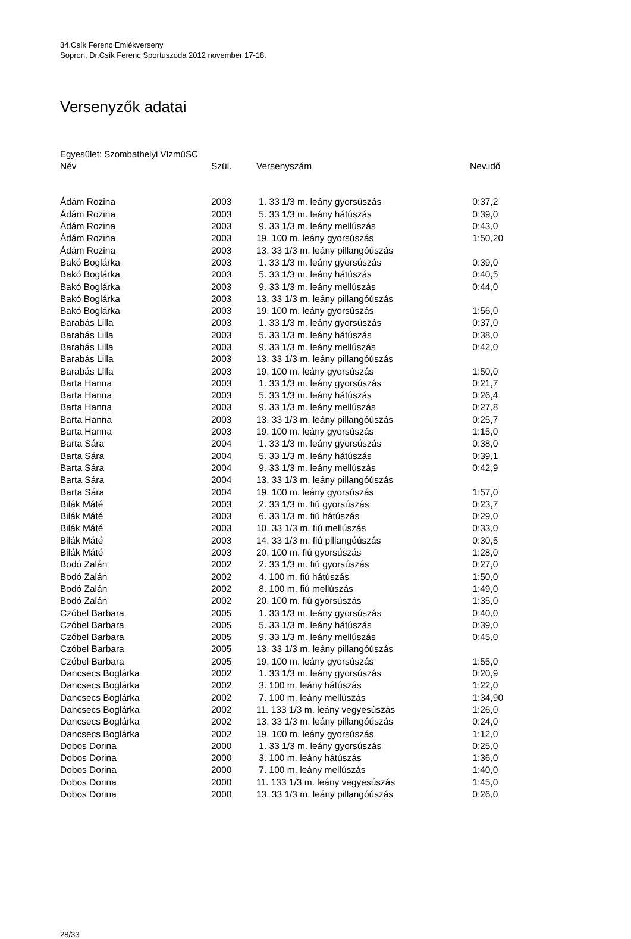34.Csík Ferenc Emlékverseny
Sopron, Dr.Csík Ferenc Sportuszoda 2012 november 17-18.
Versenyzők adatai
Egyesület: Szombathelyi VízműSC
| Név | Szül. | Versenyszám | Nev.idő |
| --- | --- | --- | --- |
| Ádám Rozina | 2003 | 1. 33 1/3 m. leány gyorsúszás | 0:37,2 |
| Ádám Rozina | 2003 | 5. 33 1/3 m. leány hátúszás | 0:39,0 |
| Ádám Rozina | 2003 | 9. 33 1/3 m. leány mellúszás | 0:43,0 |
| Ádám Rozina | 2003 | 19. 100 m. leány gyorsúszás | 1:50,20 |
| Ádám Rozina | 2003 | 13. 33 1/3 m. leány pillangóúszás | |
| Bakó Boglárka | 2003 | 1. 33 1/3 m. leány gyorsúszás | 0:39,0 |
| Bakó Boglárka | 2003 | 5. 33 1/3 m. leány hátúszás | 0:40,5 |
| Bakó Boglárka | 2003 | 9. 33 1/3 m. leány mellúszás | 0:44,0 |
| Bakó Boglárka | 2003 | 13. 33 1/3 m. leány pillangóúszás | |
| Bakó Boglárka | 2003 | 19. 100 m. leány gyorsúszás | 1:56,0 |
| Barabás Lilla | 2003 | 1. 33 1/3 m. leány gyorsúszás | 0:37,0 |
| Barabás Lilla | 2003 | 5. 33 1/3 m. leány hátúszás | 0:38,0 |
| Barabás Lilla | 2003 | 9. 33 1/3 m. leány mellúszás | 0:42,0 |
| Barabás Lilla | 2003 | 13. 33 1/3 m. leány pillangóúszás | |
| Barabás Lilla | 2003 | 19. 100 m. leány gyorsúszás | 1:50,0 |
| Barta Hanna | 2003 | 1. 33 1/3 m. leány gyorsúszás | 0:21,7 |
| Barta Hanna | 2003 | 5. 33 1/3 m. leány hátúszás | 0:26,4 |
| Barta Hanna | 2003 | 9. 33 1/3 m. leány mellúszás | 0:27,8 |
| Barta Hanna | 2003 | 13. 33 1/3 m. leány pillangóúszás | 0:25,7 |
| Barta Hanna | 2003 | 19. 100 m. leány gyorsúszás | 1:15,0 |
| Barta Sára | 2004 | 1. 33 1/3 m. leány gyorsúszás | 0:38,0 |
| Barta Sára | 2004 | 5. 33 1/3 m. leány hátúszás | 0:39,1 |
| Barta Sára | 2004 | 9. 33 1/3 m. leány mellúszás | 0:42,9 |
| Barta Sára | 2004 | 13. 33 1/3 m. leány pillangóúszás | |
| Barta Sára | 2004 | 19. 100 m. leány gyorsúszás | 1:57,0 |
| Bilák Máté | 2003 | 2. 33 1/3 m. fiú gyorsúszás | 0:23,7 |
| Bilák Máté | 2003 | 6. 33 1/3 m. fiú hátúszás | 0:29,0 |
| Bilák Máté | 2003 | 10. 33 1/3 m. fiú mellúszás | 0:33,0 |
| Bilák Máté | 2003 | 14. 33 1/3 m. fiú pillangóúszás | 0:30,5 |
| Bilák Máté | 2003 | 20. 100 m. fiú gyorsúszás | 1:28,0 |
| Bodó Zalán | 2002 | 2. 33 1/3 m. fiú gyorsúszás | 0:27,0 |
| Bodó Zalán | 2002 | 4. 100 m. fiú hátúszás | 1:50,0 |
| Bodó Zalán | 2002 | 8. 100 m. fiú mellúszás | 1:49,0 |
| Bodó Zalán | 2002 | 20. 100 m. fiú gyorsúszás | 1:35,0 |
| Czóbel Barbara | 2005 | 1. 33 1/3 m. leány gyorsúszás | 0:40,0 |
| Czóbel Barbara | 2005 | 5. 33 1/3 m. leány hátúszás | 0:39,0 |
| Czóbel Barbara | 2005 | 9. 33 1/3 m. leány mellúszás | 0:45,0 |
| Czóbel Barbara | 2005 | 13. 33 1/3 m. leány pillangóúszás | |
| Czóbel Barbara | 2005 | 19. 100 m. leány gyorsúszás | 1:55,0 |
| Dancsecs Boglárka | 2002 | 1. 33 1/3 m. leány gyorsúszás | 0:20,9 |
| Dancsecs Boglárka | 2002 | 3. 100 m. leány hátúszás | 1:22,0 |
| Dancsecs Boglárka | 2002 | 7. 100 m. leány mellúszás | 1:34,90 |
| Dancsecs Boglárka | 2002 | 11. 133 1/3 m. leány vegyesúszás | 1:26,0 |
| Dancsecs Boglárka | 2002 | 13. 33 1/3 m. leány pillangóúszás | 0:24,0 |
| Dancsecs Boglárka | 2002 | 19. 100 m. leány gyorsúszás | 1:12,0 |
| Dobos Dorina | 2000 | 1. 33 1/3 m. leány gyorsúszás | 0:25,0 |
| Dobos Dorina | 2000 | 3. 100 m. leány hátúszás | 1:36,0 |
| Dobos Dorina | 2000 | 7. 100 m. leány mellúszás | 1:40,0 |
| Dobos Dorina | 2000 | 11. 133 1/3 m. leány vegyesúszás | 1:45,0 |
| Dobos Dorina | 2000 | 13. 33 1/3 m. leány pillangóúszás | 0:26,0 |
28/33